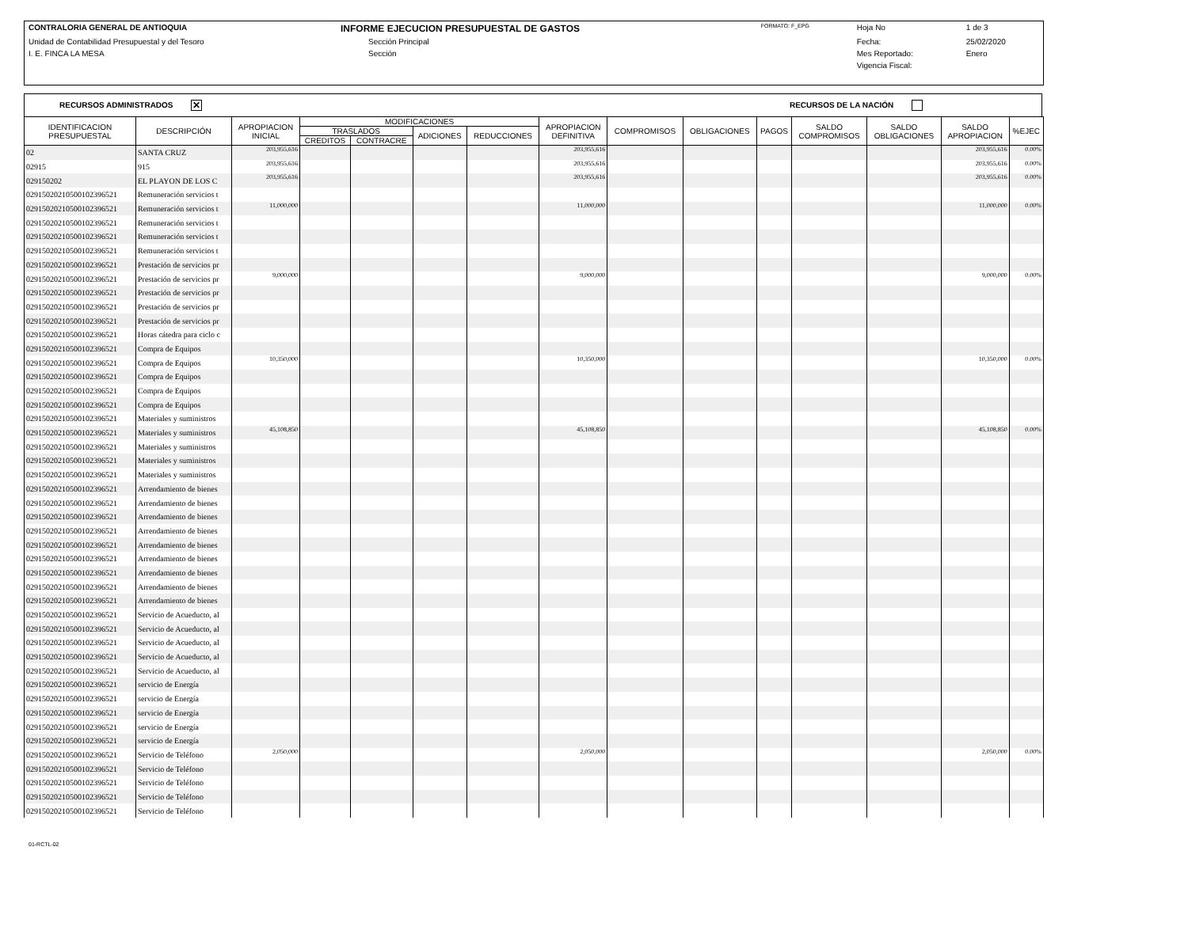| CONTRALORIA GENERAL DE ANTIOQUIA | INFORME EJECUCION PRESUPUESTAL DE GASTOS | FORMATO: F_EPG | Hoja No | 1 de 3 |
| Unidad de Contabilidad Presupuestal y del Tesoro | Sección Principal | | Fecha: | 25/02/2020 |
| I. E. FINCA LA MESA | Sección | | Mes Reportado: | Enero |
| | | | Vigencia Fiscal: | |
RECURSOS ADMINISTRADOS ✕ RECURSOS DE LA NACIÓN
| IDENTIFICACION PRESUPUESTAL | DESCRIPCIÓN | APROPIACION INICIAL | MODIFICACIONES | | | | APROPIACION DEFINITIVA | COMPROMISOS | OBLIGACIONES | PAGOS | SALDO COMPROMISOS | SALDO OBLIGACIONES | SALDO APROPIACION | %EJEC |
| --- | --- | --- | --- | --- | --- | --- | --- | --- | --- | --- | --- | --- | --- | --- |
| | | | TRASLADOS | | ADICIONES | REDUCCIONES | | | | | | | | |
| | | | CREDITOS | CONTRACRE | | | | | | | | | | |
| 02 | SANTA CRUZ | 203,955,616 | | | | | 203,955,616 | | | | | | 203,955,616 | 0.00% |
| 02915 | 915 | 203,955,616 | | | | | 203,955,616 | | | | | | 203,955,616 | 0.00% |
| 029150202 | EL PLAYON DE LOS C | 203,955,616 | | | | | 203,955,616 | | | | | | 203,955,616 | 0.00% |
| 029150202105001023965​21 | Remuneración servicios t | | | | | | | | | | | | | |
| 02915020210500102396521 | Remuneración servicios t | 11,000,000 | | | | | 11,000,000 | | | | | | 11,000,000 | 0.00% |
| 02915020210500102396521 | Remuneración servicios t | | | | | | | | | | | | | |
| 02915020210500102396521 | Remuneración servicios t | | | | | | | | | | | | | |
| 02915020210500102396521 | Remuneración servicios t | | | | | | | | | | | | | |
| 02915020210500102396521 | Prestación de servicios pr | | | | | | | | | | | | | |
| 02915020210500102396521 | Prestación de servicios pr | 9,000,000 | | | | | 9,000,000 | | | | | | 9,000,000 | 0.00% |
| 02915020210500102396521 | Prestación de servicios pr | | | | | | | | | | | | | |
| 02915020210500102396521 | Prestación de servicios pr | | | | | | | | | | | | | |
| 02915020210500102396521 | Prestación de servicios pr | | | | | | | | | | | | | |
| 02915020210500102396521 | Horas cátedra para ciclo c | | | | | | | | | | | | | |
| 02915020210500102396521 | Compra de Equipos | | | | | | | | | | | | | |
| 02915020210500102396521 | Compra de Equipos | 10,350,000 | | | | | 10,350,000 | | | | | | 10,350,000 | 0.00% |
| 02915020210500102396521 | Compra de Equipos | | | | | | | | | | | | | |
| 02915020210500102396521 | Compra de Equipos | | | | | | | | | | | | | |
| 02915020210500102396521 | Compra de Equipos | | | | | | | | | | | | | |
| 02915020210500102396521 | Materiales y suministros | | | | | | | | | | | | | |
| 02915020210500102396521 | Materiales y suministros | 45,108,850 | | | | | 45,108,850 | | | | | | 45,108,850 | 0.00% |
| 02915020210500102396521 | Materiales y suministros | | | | | | | | | | | | | |
| 02915020210500102396521 | Materiales y suministros | | | | | | | | | | | | | |
| 02915020210500102396521 | Materiales y suministros | | | | | | | | | | | | | |
| 02915020210500102396521 | Arrendamiento de bienes | | | | | | | | | | | | | |
| 02915020210500102396521 | Arrendamiento de bienes | | | | | | | | | | | | | |
| 02915020210500102396521 | Arrendamiento de bienes | | | | | | | | | | | | | |
| 02915020210500102396521 | Arrendamiento de bienes | | | | | | | | | | | | | |
| 02915020210500102396521 | Arrendamiento de bienes | | | | | | | | | | | | | |
| 02915020210500102396521 | Arrendamiento de bienes | | | | | | | | | | | | | |
| 02915020210500102396521 | Arrendamiento de bienes | | | | | | | | | | | | | |
| 02915020210500102396521 | Arrendamiento de bienes | | | | | | | | | | | | | |
| 02915020210500102396521 | Arrendamiento de bienes | | | | | | | | | | | | | |
| 02915020210500102396521 | Servicio de Acueducto, al | | | | | | | | | | | | | |
| 02915020210500102396521 | Servicio de Acueducto, al | | | | | | | | | | | | | |
| 02915020210500102396521 | Servicio de Acueducto, al | | | | | | | | | | | | | |
| 02915020210500102396521 | Servicio de Acueducto, al | | | | | | | | | | | | | |
| 02915020210500102396521 | Servicio de Acueducto, al | | | | | | | | | | | | | |
| 02915020210500102396521 | servicio de Energía | | | | | | | | | | | | | |
| 02915020210500102396521 | servicio de Energía | | | | | | | | | | | | | |
| 02915020210500102396521 | servicio de Energía | | | | | | | | | | | | | |
| 02915020210500102396521 | servicio de Energía | | | | | | | | | | | | | |
| 02915020210500102396521 | servicio de Energía | | | | | | | | | | | | | |
| 02915020210500102396521 | Servicio de Teléfono | 2,050,000 | | | | | 2,050,000 | | | | | | 2,050,000 | 0.00% |
| 02915020210500102396521 | Servicio de Teléfono | | | | | | | | | | | | | |
| 02915020210500102396521 | Servicio de Teléfono | | | | | | | | | | | | | |
| 02915020210500102396521 | Servicio de Teléfono | | | | | | | | | | | | | |
| 02915020210500102396521 | Servicio de Teléfono | | | | | | | | | | | | | |
01-RCTL-02